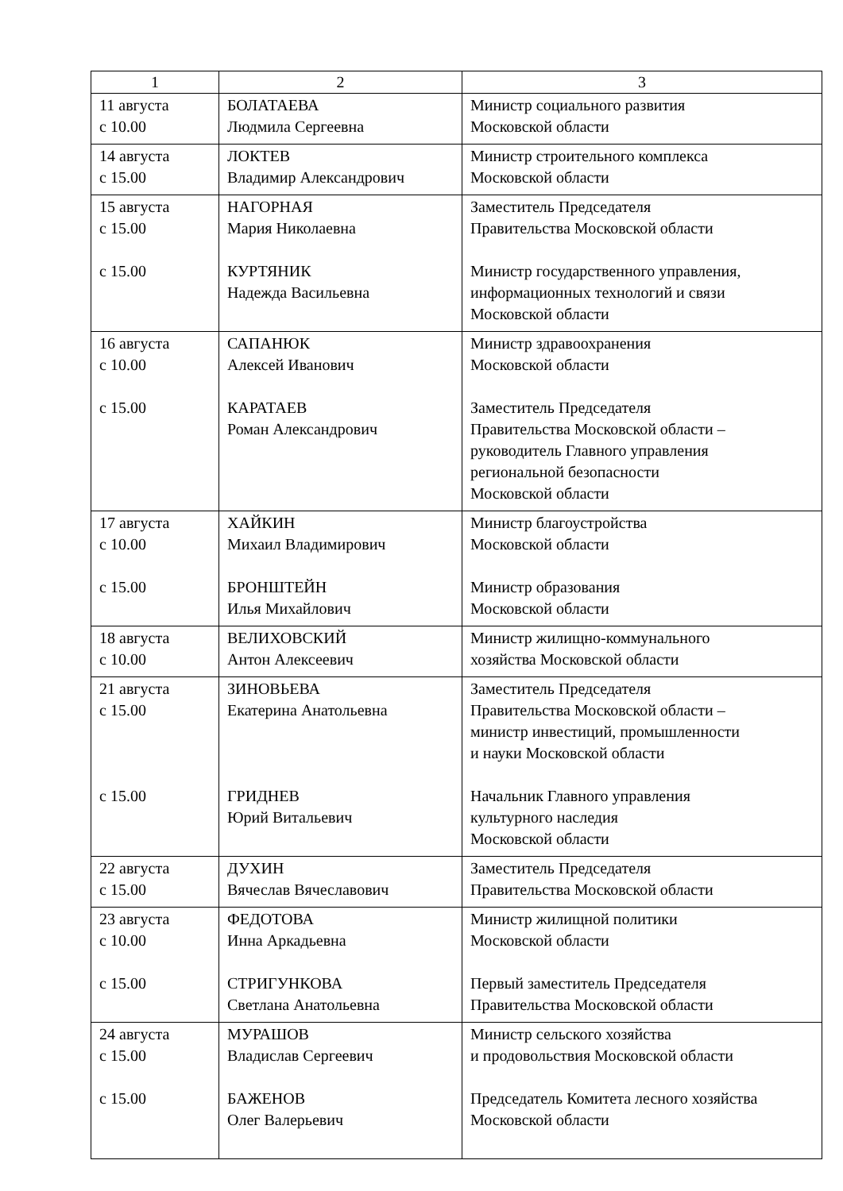| 1 | 2 | 3 |
| --- | --- | --- |
| 11 августа с 10.00 | БОЛАТАЕВА Людмила Сергеевна | Министр социального развития Московской области |
| 14 августа с 15.00 | ЛОКТЕВ Владимир Александрович | Министр строительного комплекса Московской области |
| 15 августа с 15.00 с 15.00 | НАГОРНАЯ Мария Николаевна КУРТЯНИК Надежда Васильевна | Заместитель Председателя Правительства Московской области Министр государственного управления, информационных технологий и связи Московской области |
| 16 августа с 10.00 с 15.00 | САПАНЮК Алексей Иванович КАРАТАЕВ Роман Александрович | Министр здравоохранения Московской области Заместитель Председателя Правительства Московской области – руководитель Главного управления региональной безопасности Московской области |
| 17 августа с 10.00 с 15.00 | ХАЙКИН Михаил Владимирович БРОНШТЕЙН Илья Михайлович | Министр благоустройства Московской области Министр образования Московской области |
| 18 августа с 10.00 | ВЕЛИХОВСКИЙ Антон Алексеевич | Министр жилищно-коммунального хозяйства Московской области |
| 21 августа с 15.00 с 15.00 | ЗИНОВЬЕВА Екатерина Анатольевна ГРИДНЕВ Юрий Витальевич | Заместитель Председателя Правительства Московской области – министр инвестиций, промышленности и науки Московской области Начальник Главного управления культурного наследия Московской области |
| 22 августа с 15.00 | ДУХИН Вячеслав Вячеславович | Заместитель Председателя Правительства Московской области |
| 23 августа с 10.00 с 15.00 | ФЕДОТОВА Инна Аркадьевна СТРИГУНКОВА Светлана Анатольевна | Министр жилищной политики Московской области Первый заместитель Председателя Правительства Московской области |
| 24 августа с 15.00 с 15.00 | МУРАШОВ Владислав Сергеевич БАЖЕНОВ Олег Валерьевич | Министр сельского хозяйства и продовольствия Московской области Председатель Комитета лесного хозяйства Московской области |